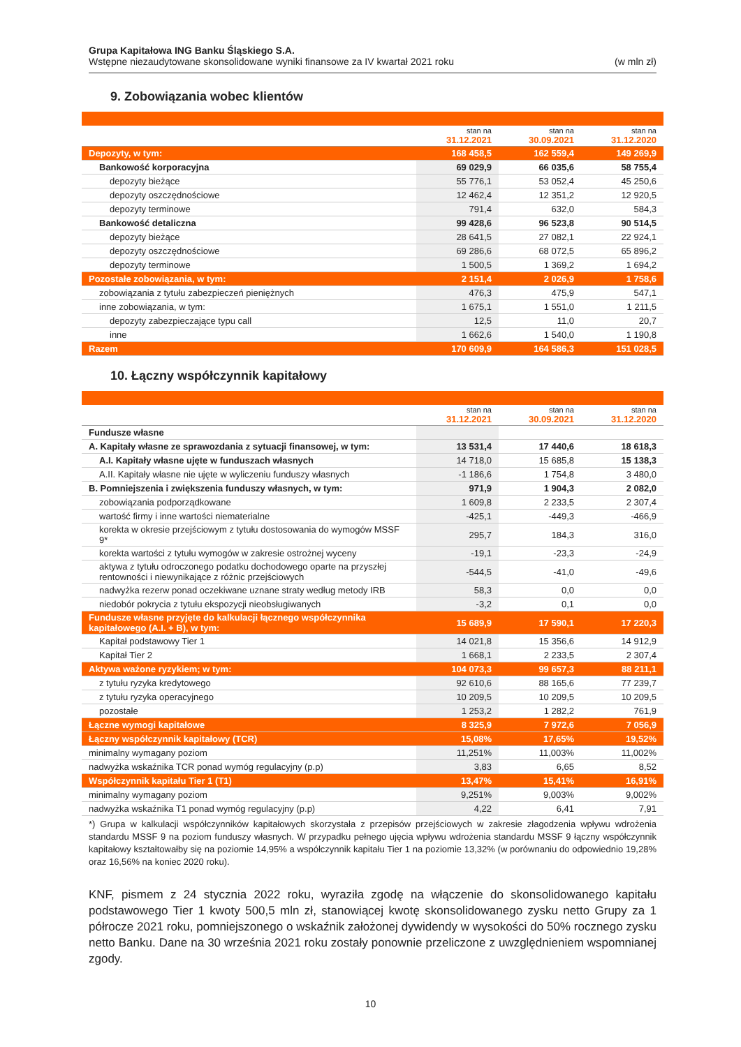Grupa Kapitałowa ING Banku Śląskiego S.A.
Wstępne niezaudytowane skonsolidowane wyniki finansowe za IV kwartał 2021 roku (w mln zł)
9. Zobowiązania wobec klientów
| | stan na 31.12.2021 | stan na 30.09.2021 | stan na 31.12.2020 |
| Depozyty, w tym: | 168 458,5 | 162 559,4 | 149 269,9 |
| Bankowość korporacyjna | 69 029,9 | 66 035,6 | 58 755,4 |
| depozyty bieżące | 55 776,1 | 53 052,4 | 45 250,6 |
| depozyty oszczędnościowe | 12 462,4 | 12 351,2 | 12 920,5 |
| depozyty terminowe | 791,4 | 632,0 | 584,3 |
| Bankowość detaliczna | 99 428,6 | 96 523,8 | 90 514,5 |
| depozyty bieżące | 28 641,5 | 27 082,1 | 22 924,1 |
| depozyty oszczędnościowe | 69 286,6 | 68 072,5 | 65 896,2 |
| depozyty terminowe | 1 500,5 | 1 369,2 | 1 694,2 |
| Pozostałe zobowiązania, w tym: | 2 151,4 | 2 026,9 | 1 758,6 |
| zobowiązania z tytułu zabezpieczeń pieniężnych | 476,3 | 475,9 | 547,1 |
| inne zobowiązania, w tym: | 1 675,1 | 1 551,0 | 1 211,5 |
| depozyty zabezpieczające typu call | 12,5 | 11,0 | 20,7 |
| inne | 1 662,6 | 1 540,0 | 1 190,8 |
| Razem | 170 609,9 | 164 586,3 | 151 028,5 |
10. Łączny współczynnik kapitałowy
| | stan na 31.12.2021 | stan na 30.09.2021 | stan na 31.12.2020 |
| Fundusze własne | | | |
| A. Kapitały własne ze sprawozdania z sytuacji finansowej, w tym: | 13 531,4 | 17 440,6 | 18 618,3 |
| A.I. Kapitały własne ujęte w funduszach własnych | 14 718,0 | 15 685,8 | 15 138,3 |
| A.II. Kapitały własne nie ujęte w wyliczeniu funduszy własnych | -1 186,6 | 1 754,8 | 3 480,0 |
| B. Pomniejszenia i zwiększenia funduszy własnych, w tym: | 971,9 | 1 904,3 | 2 082,0 |
| zobowiązania podporządkowane | 1 609,8 | 2 233,5 | 2 307,4 |
| wartość firmy i inne wartości niematerialne | -425,1 | -449,3 | -466,9 |
| korekta w okresie przejściowym z tytułu dostosowania do wymogów MSSF 9* | 295,7 | 184,3 | 316,0 |
| korekta wartości z tytułu wymogów w zakresie ostrożnej wyceny | -19,1 | -23,3 | -24,9 |
| aktywa z tytułu odroczonego podatku dochodowego oparte na przyszłej rentowności i niewynikające z różnic przejściowych | -544,5 | -41,0 | -49,6 |
| nadwyżka rezerw ponad oczekiwane uznane straty według metody IRB | 58,3 | 0,0 | 0,0 |
| niedobór pokrycia z tytułu ekspozycji nieobsługiwanych | -3,2 | 0,1 | 0,0 |
| Fundusze własne przyjęte do kalkulacji łącznego współczynnika kapitałowego (A.I. + B), w tym: | 15 689,9 | 17 590,1 | 17 220,3 |
| Kapitał podstawowy Tier 1 | 14 021,8 | 15 356,6 | 14 912,9 |
| Kapitał Tier 2 | 1 668,1 | 2 233,5 | 2 307,4 |
| Aktywa ważone ryzykiem; w tym: | 104 073,3 | 99 657,3 | 88 211,1 |
| z tytułu ryzyka kredytowego | 92 610,6 | 88 165,6 | 77 239,7 |
| z tytułu ryzyka operacyjnego | 10 209,5 | 10 209,5 | 10 209,5 |
| pozostałe | 1 253,2 | 1 282,2 | 761,9 |
| Łączne wymogi kapitałowe | 8 325,9 | 7 972,6 | 7 056,9 |
| Łączny współczynnik kapitałowy (TCR) | 15,08% | 17,65% | 19,52% |
| minimalny wymagany poziom | 11,251% | 11,003% | 11,002% |
| nadwyżka wskaźnika TCR ponad wymóg regulacyjny (p.p) | 3,83 | 6,65 | 8,52 |
| Współczynnik kapitału Tier 1 (T1) | 13,47% | 15,41% | 16,91% |
| minimalny wymagany poziom | 9,251% | 9,003% | 9,002% |
| nadwyżka wskaźnika T1 ponad wymóg regulacyjny (p.p) | 4,22 | 6,41 | 7,91 |
*) Grupa w kalkulacji współczynników kapitałowych skorzystała z przepisów przejściowych w zakresie złagodzenia wpływu wdrożenia standardu MSSF 9 na poziom funduszy własnych. W przypadku pełnego ujęcia wpływu wdrożenia standardu MSSF 9 łączny współczynnik kapitałowy kształtowałby się na poziomie 14,95% a współczynnik kapitału Tier 1 na poziomie 13,32% (w porównaniu do odpowiednio 19,28% oraz 16,56% na koniec 2020 roku).
KNF, pismem z 24 stycznia 2022 roku, wyraziła zgodę na włączenie do skonsolidowanego kapitału podstawowego Tier 1 kwoty 500,5 mln zł, stanowiącej kwotę skonsolidowanego zysku netto Grupy za 1 półrocze 2021 roku, pomniejszonego o wskaźnik założonej dywidendy w wysokości do 50% rocznego zysku netto Banku. Dane na 30 września 2021 roku zostały ponownie przeliczone z uwzględnieniem wspomnianej zgody.
10